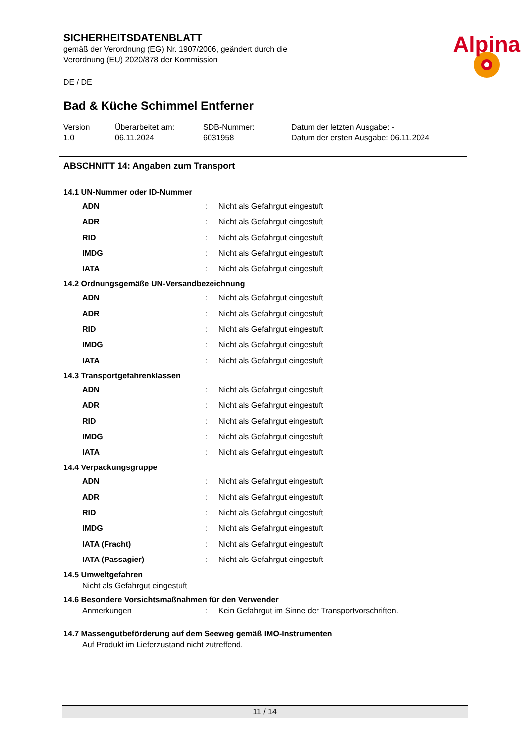SICHERHEITSDATENBLATT
gemäß der Verordnung (EG) Nr. 1907/2006, geändert durch die
Verordnung (EU) 2020/878 der Kommission
DE / DE
Alpina
Bad & Küche Schimmel Entferner
Version
1.0
Überarbeitet am:
06.11.2024
SDB-Nummer:
6031958
Datum der letzten Ausgabe: -
Datum der ersten Ausgabe: 06.11.2024
ABSCHNITT 14: Angaben zum Transport
14.1 UN-Nummer oder ID-Nummer
ADN: Nicht als Gefahrgut eingestuft
ADR: Nicht als Gefahrgut eingestuft
RID: Nicht als Gefahrgut eingestuft
IMDG: Nicht als Gefahrgut eingestuft
IATA: Nicht als Gefahrgut eingestuft
14.2 Ordnungsgemäße UN-Versandbezeichnung
ADN: Nicht als Gefahrgut eingestuft
ADR: Nicht als Gefahrgut eingestuft
RID: Nicht als Gefahrgut eingestuft
IMDG: Nicht als Gefahrgut eingestuft
IATA: Nicht als Gefahrgut eingestuft
14.3 Transportgefahrenklassen
ADN: Nicht als Gefahrgut eingestuft
ADR: Nicht als Gefahrgut eingestuft
RID: Nicht als Gefahrgut eingestuft
IMDG: Nicht als Gefahrgut eingestuft
IATA: Nicht als Gefahrgut eingestuft
14.4 Verpackungsgruppe
ADN: Nicht als Gefahrgut eingestuft
ADR: Nicht als Gefahrgut eingestuft
RID: Nicht als Gefahrgut eingestuft
IMDG: Nicht als Gefahrgut eingestuft
IATA (Fracht): Nicht als Gefahrgut eingestuft
IATA (Passagier): Nicht als Gefahrgut eingestuft
14.5 Umweltgefahren
Nicht als Gefahrgut eingestuft
14.6 Besondere Vorsichtsmaßnahmen für den Verwender
Anmerkungen: Kein Gefahrgut im Sinne der Transportvorschriften.
14.7 Massengutbeförderung auf dem Seeweg gemäß IMO-Instrumenten
Auf Produkt im Lieferzustand nicht zutreffend.
11 / 14